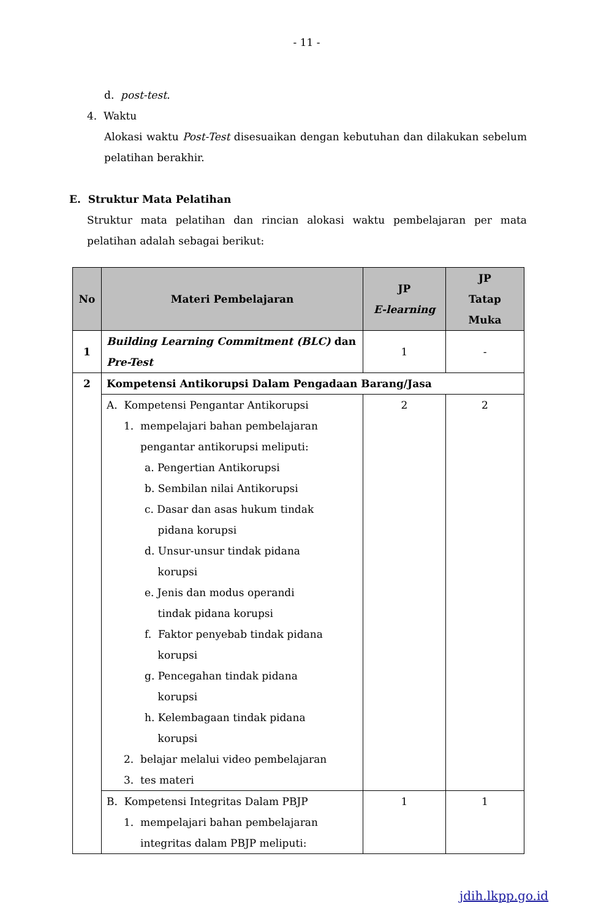- 11 -
d. post-test.
4. Waktu
Alokasi waktu Post-Test disesuaikan dengan kebutuhan dan dilakukan sebelum pelatihan berakhir.
E. Struktur Mata Pelatihan
Struktur mata pelatihan dan rincian alokasi waktu pembelajaran per mata pelatihan adalah sebagai berikut:
| No | Materi Pembelajaran | JP E-learning | JP Tatap Muka |
| --- | --- | --- | --- |
| 1 | Building Learning Commitment (BLC) dan Pre-Test | 1 | - |
| 2 | Kompetensi Antikorupsi Dalam Pengadaan Barang/Jasa | | |
| | A. Kompetensi Pengantar Antikorupsi 1. mempelajari bahan pembelajaran pengantar antikorupsi meliputi: a. Pengertian Antikorupsi b. Sembilan nilai Antikorupsi c. Dasar dan asas hukum tindak pidana korupsi d. Unsur-unsur tindak pidana korupsi e. Jenis dan modus operandi tindak pidana korupsi f. Faktor penyebab tindak pidana korupsi g. Pencegahan tindak pidana korupsi h. Kelembagaan tindak pidana korupsi 2. belajar melalui video pembelajaran 3. tes materi | 2 | 2 |
| | B. Kompetensi Integritas Dalam PBJP 1. mempelajari bahan pembelajaran integritas dalam PBJP meliputi: | 1 | 1 |
jdih.lkpp.go.id